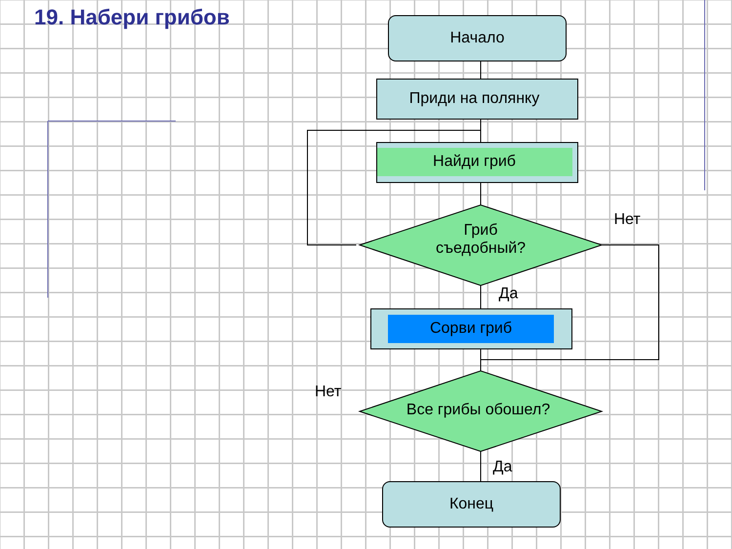19. Набери грибов
Начало
Приди на полянку
Найди гриб
Гриб
съедобный?
Нет
Да
Сорви гриб
Нет
Все грибы обошел?
Да
Конец